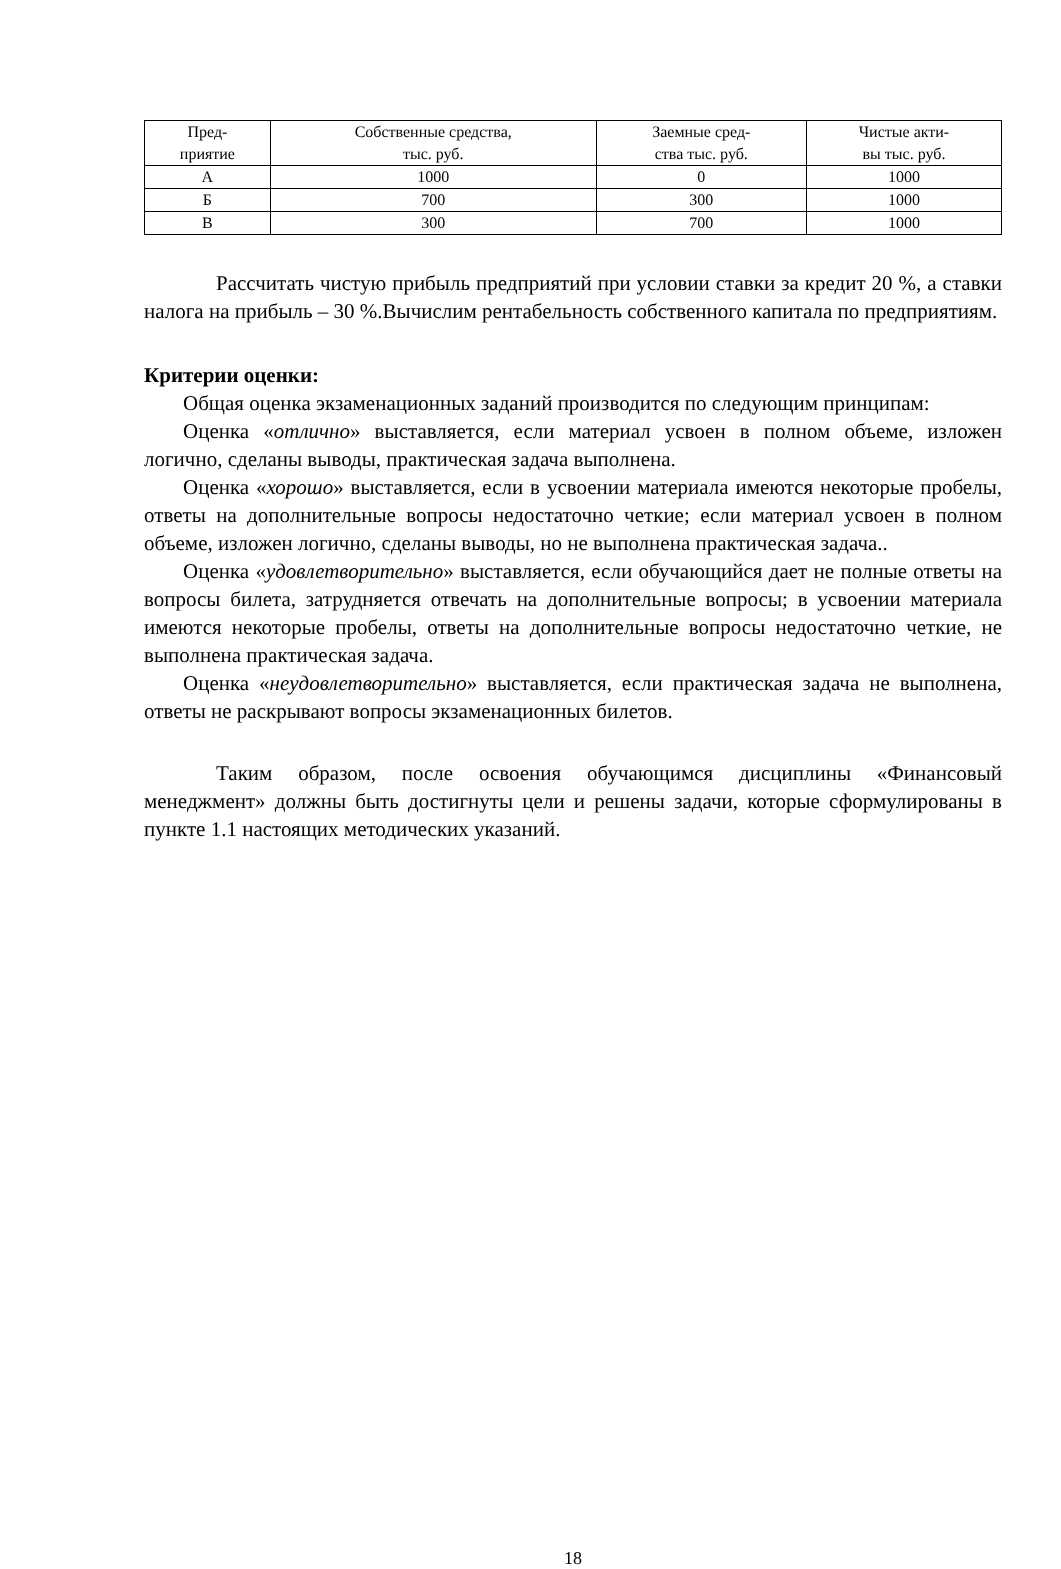| Пред- приятие | Собственные средства, тыс. руб. | Заемные сред- ства тыс. руб. | Чистые акти- вы тыс. руб. |
| --- | --- | --- | --- |
| А | 1000 | 0 | 1000 |
| Б | 700 | 300 | 1000 |
| В | 300 | 700 | 1000 |
Рассчитать чистую прибыль предприятий при условии ставки за кредит 20 %, а ставки налога на прибыль – 30 %.Вычислим рентабельность собственного капитала по предприятиям.
Критерии оценки:
Общая оценка экзаменационных заданий производится по следующим принципам:
Оценка «отлично» выставляется, если материал усвоен в полном объеме, изложен логично, сделаны выводы, практическая задача выполнена.
Оценка «хорошо» выставляется, если в усвоении материала имеются некоторые пробелы, ответы на дополнительные вопросы недостаточно четкие; если материал усвоен в полном объеме, изложен логично, сделаны выводы, но не выполнена практическая задача..
Оценка «удовлетворительно» выставляется, если обучающийся дает не полные ответы на вопросы билета, затрудняется отвечать на дополнительные вопросы; в усвоении материала имеются некоторые пробелы, ответы на дополнительные вопросы недостаточно четкие, не выполнена практическая задача.
Оценка «неудовлетворительно» выставляется, если практическая задача не выполнена, ответы не раскрывают вопросы экзаменационных билетов.
Таким образом, после освоения обучающимся дисциплины «Финансовый менеджмент» должны быть достигнуты цели и решены задачи, которые сформулированы в пункте 1.1 настоящих методических указаний.
18